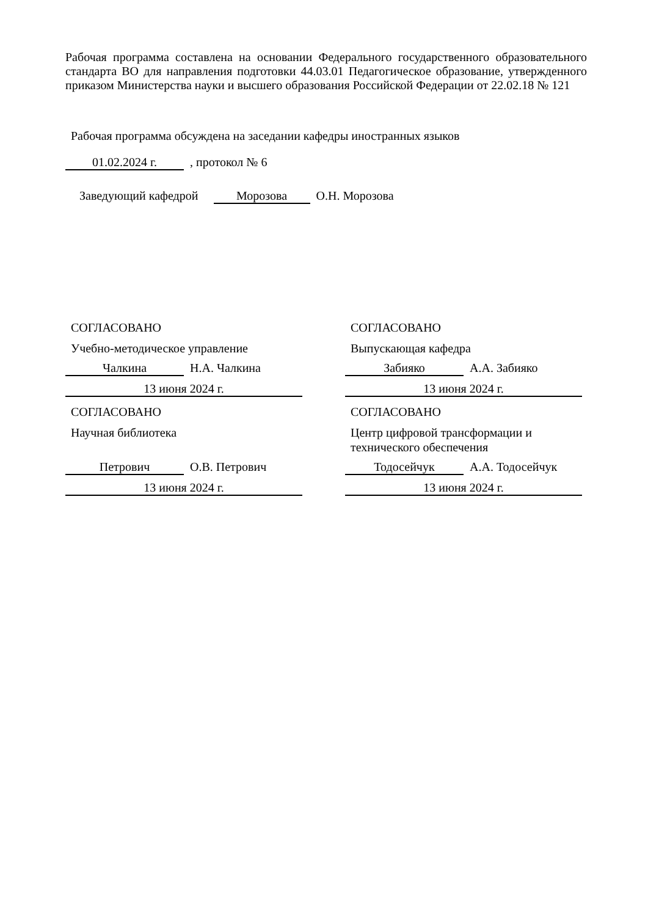Рабочая программа составлена на основании Федерального государственного образовательного стандарта ВО для направления подготовки 44.03.01 Педагогическое образование, утвержденного приказом Министерства науки и высшего образования Российской Федерации от 22.02.18 № 121
Рабочая программа обсуждена на заседании кафедры иностранных языков
01.02.2024 г. , протокол № 6
Заведующий кафедрой Морозова О.Н. Морозова
СОГЛАСОВАНО
Учебно-методическое управление
Чалкина Н.А. Чалкина
13 июня 2024 г.
СОГЛАСОВАНО
Научная библиотека
Петрович О.В. Петрович
13 июня 2024 г.
СОГЛАСОВАНО
Выпускающая кафедра
Забияко А.А. Забияко
13 июня 2024 г.
СОГЛАСОВАНО
Центр цифровой трансформации и технического обеспечения
Тодосейчук А.А. Тодосейчук
13 июня 2024 г.